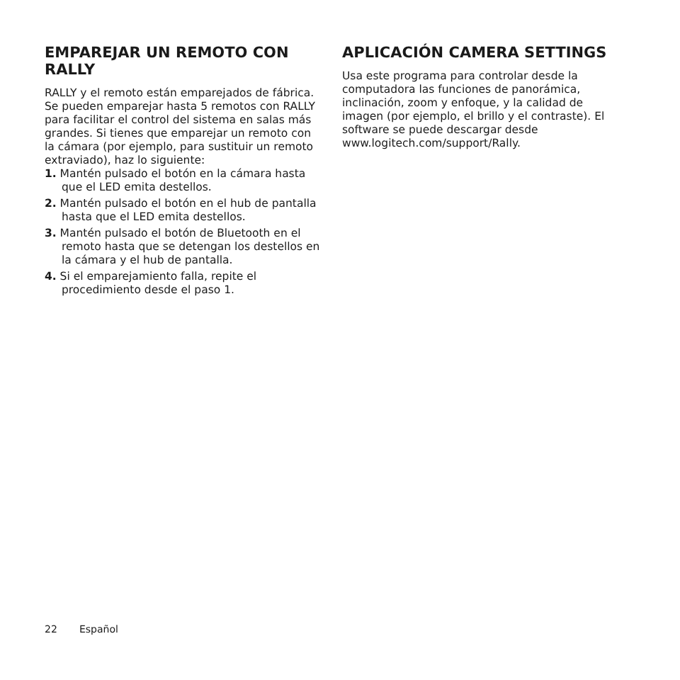EMPAREJAR UN REMOTO CON RALLY
RALLY y el remoto están emparejados de fábrica. Se pueden emparejar hasta 5 remotos con RALLY para facilitar el control del sistema en salas más grandes. Si tienes que emparejar un remoto con la cámara (por ejemplo, para sustituir un remoto extraviado), haz lo siguiente:
1. Mantén pulsado el botón en la cámara hasta que el LED emita destellos.
2. Mantén pulsado el botón en el hub de pantalla hasta que el LED emita destellos.
3. Mantén pulsado el botón de Bluetooth en el remoto hasta que se detengan los destellos en la cámara y el hub de pantalla.
4. Si el emparejamiento falla, repite el procedimiento desde el paso 1.
APLICACIÓN CAMERA SETTINGS
Usa este programa para controlar desde la computadora las funciones de panorámica, inclinación, zoom y enfoque, y la calidad de imagen (por ejemplo, el brillo y el contraste). El software se puede descargar desde www.logitech.com/support/Rally.
22 Español